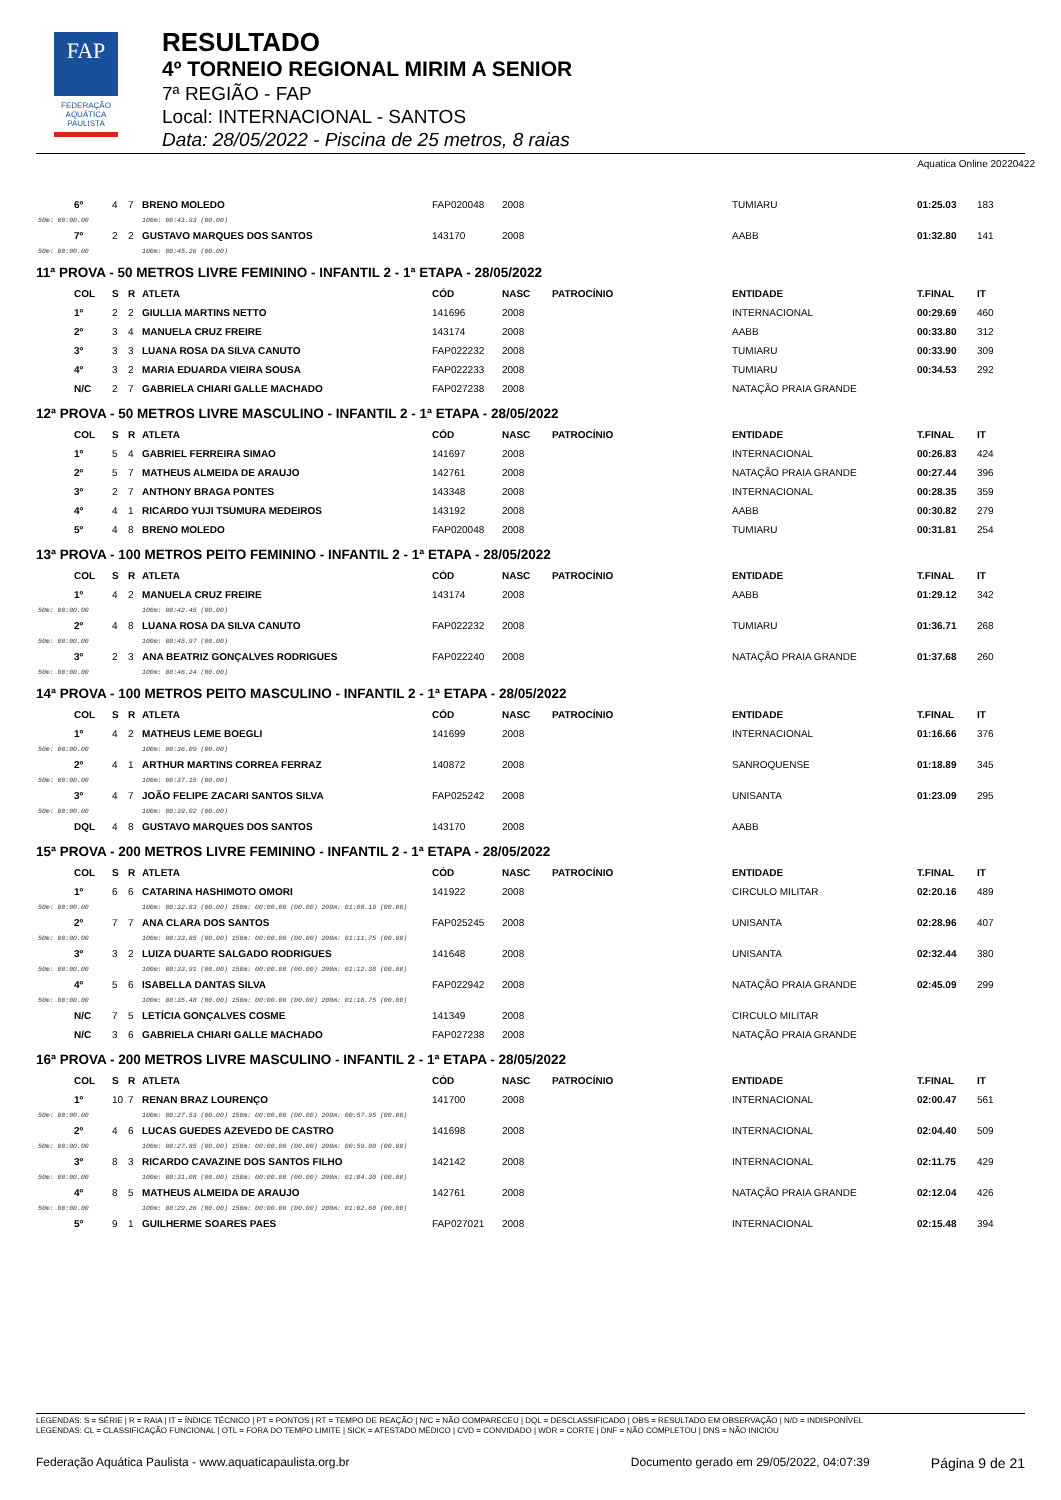FAP
FEDERAÇÃO
AQUÁTICA
PAULISTA
RESULTADO
4º TORNEIO REGIONAL MIRIM A SENIOR
7ª REGIÃO - FAP
Local: INTERNACIONAL - SANTOS
Data: 28/05/2022 - Piscina de 25 metros, 8 raias
Aquatica Online 20220422
| | 6º | 4 | 7 | BRENO MOLEDO | FAP020048 | 2008 | | TUMIARU | 01:25.03 | 183 |
| 50m: 00:00.00 | | | | 100m: 00:41.93 (00.00) | | | | | | |
| | 7º | 2 | 2 | GUSTAVO MARQUES DOS SANTOS | 143170 | 2008 | | AABB | 01:32.80 | 141 |
| 50m: 00:00.00 | | | | 100m: 00:45.26 (00.00) | | | | | | |
11ª PROVA - 50 METROS LIVRE FEMININO - INFANTIL 2 - 1ª ETAPA - 28/05/2022
| | COL | S | R | ATLETA | CÓD | NASC | PATROCÍNIO | ENTIDADE | T.FINAL | IT |
| --- | --- | --- | --- | --- | --- | --- | --- | --- | --- | --- |
| | 1º | 2 | 2 | GIULLIA MARTINS NETTO | 141696 | 2008 | | INTERNACIONAL | 00:29.69 | 460 |
| | 2º | 3 | 4 | MANUELA CRUZ FREIRE | 143174 | 2008 | | AABB | 00:33.80 | 312 |
| | 3º | 3 | 3 | LUANA ROSA DA SILVA CANUTO | FAP022232 | 2008 | | TUMIARU | 00:33.90 | 309 |
| | 4º | 3 | 2 | MARIA EDUARDA VIEIRA SOUSA | FAP022233 | 2008 | | TUMIARU | 00:34.53 | 292 |
| | N/C | 2 | 7 | GABRIELA CHIARI GALLE MACHADO | FAP027238 | 2008 | | NATAÇÃO PRAIA GRANDE | | |
12ª PROVA - 50 METROS LIVRE MASCULINO - INFANTIL 2 - 1ª ETAPA - 28/05/2022
| | COL | S | R | ATLETA | CÓD | NASC | PATROCÍNIO | ENTIDADE | T.FINAL | IT |
| --- | --- | --- | --- | --- | --- | --- | --- | --- | --- | --- |
| | 1º | 5 | 4 | GABRIEL FERREIRA SIMAO | 141697 | 2008 | | INTERNACIONAL | 00:26.83 | 424 |
| | 2º | 5 | 7 | MATHEUS ALMEIDA DE ARAUJO | 142761 | 2008 | | NATAÇÃO PRAIA GRANDE | 00:27.44 | 396 |
| | 3º | 2 | 7 | ANTHONY BRAGA PONTES | 143348 | 2008 | | INTERNACIONAL | 00:28.35 | 359 |
| | 4º | 4 | 1 | RICARDO YUJI TSUMURA MEDEIROS | 143192 | 2008 | | AABB | 00:30.82 | 279 |
| | 5º | 4 | 8 | BRENO MOLEDO | FAP020048 | 2008 | | TUMIARU | 00:31.81 | 254 |
13ª PROVA - 100 METROS PEITO FEMININO - INFANTIL 2 - 1ª ETAPA - 28/05/2022
| | COL | S | R | ATLETA | CÓD | NASC | PATROCÍNIO | ENTIDADE | T.FINAL | IT |
| --- | --- | --- | --- | --- | --- | --- | --- | --- | --- | --- |
| | 1º | 4 | 2 | MANUELA CRUZ FREIRE | 143174 | 2008 | | AABB | 01:29.12 | 342 |
| 50m: 00:00.00 | | | | 100m: 00:42.45 (00.00) | | | | | | |
| | 2º | 4 | 8 | LUANA ROSA DA SILVA CANUTO | FAP022232 | 2008 | | TUMIARU | 01:36.71 | 268 |
| 50m: 00:00.00 | | | | 100m: 00:45.97 (00.00) | | | | | | |
| | 3º | 2 | 3 | ANA BEATRIZ GONÇALVES RODRIGUES | FAP022240 | 2008 | | NATAÇÃO PRAIA GRANDE | 01:37.68 | 260 |
| 50m: 00:00.00 | | | | 100m: 00:46.24 (00.00) | | | | | | |
14ª PROVA - 100 METROS PEITO MASCULINO - INFANTIL 2 - 1ª ETAPA - 28/05/2022
| | COL | S | R | ATLETA | CÓD | NASC | PATROCÍNIO | ENTIDADE | T.FINAL | IT |
| --- | --- | --- | --- | --- | --- | --- | --- | --- | --- | --- |
| | 1º | 4 | 2 | MATHEUS LEME BOEGLI | 141699 | 2008 | | INTERNACIONAL | 01:16.66 | 376 |
| 50m: 00:00.00 | | | | 100m: 00:36.09 (00.00) | | | | | | |
| | 2º | 4 | 1 | ARTHUR MARTINS CORREA FERRAZ | 140872 | 2008 | | SANROQUENSE | 01:18.89 | 345 |
| 50m: 00:00.00 | | | | 100m: 00:37.15 (00.00) | | | | | | |
| | 3º | 4 | 7 | JOÃO FELIPE ZACARI SANTOS SILVA | FAP025242 | 2008 | | UNISANTA | 01:23.09 | 295 |
| 50m: 00:00.00 | | | | 100m: 00:39.02 (00.00) | | | | | | |
| | DQL | 4 | 8 | GUSTAVO MARQUES DOS SANTOS | 143170 | 2008 | | AABB | | |
15ª PROVA - 200 METROS LIVRE FEMININO - INFANTIL 2 - 1ª ETAPA - 28/05/2022
| | COL | S | R | ATLETA | CÓD | NASC | PATROCÍNIO | ENTIDADE | T.FINAL | IT |
| --- | --- | --- | --- | --- | --- | --- | --- | --- | --- | --- |
| | 1º | 6 | 6 | CATARINA HASHIMOTO OMORI | 141922 | 2008 | | CIRCULO MILITAR | 02:20.16 | 489 |
| 50m: 00:00.00 | | | | 100m: 00:32.83 (00.00) 150m: 00:00.00 (00.00) 200m: 01:08.19 (00.00) | | | | | | |
| | 2º | 7 | 7 | ANA CLARA DOS SANTOS | FAP025245 | 2008 | | UNISANTA | 02:28.96 | 407 |
| 50m: 00:00.00 | | | | 100m: 00:33.85 (00.00) 150m: 00:00.00 (00.00) 200m: 01:11.75 (00.00) | | | | | | |
| | 3º | 3 | 2 | LUIZA DUARTE SALGADO RODRIGUES | 141648 | 2008 | | UNISANTA | 02:32.44 | 380 |
| 50m: 00:00.00 | | | | 100m: 00:33.91 (00.00) 150m: 00:00.00 (00.00) 200m: 01:12.38 (00.00) | | | | | | |
| | 4º | 5 | 6 | ISABELLA DANTAS SILVA | FAP022942 | 2008 | | NATAÇÃO PRAIA GRANDE | 02:45.09 | 299 |
| 50m: 00:00.00 | | | | 100m: 00:35.48 (00.00) 150m: 00:00.00 (00.00) 200m: 01:18.75 (00.00) | | | | | | |
| | N/C | 7 | 5 | LETÍCIA GONÇALVES COSME | 141349 | 2008 | | CIRCULO MILITAR | | |
| | N/C | 3 | 6 | GABRIELA CHIARI GALLE MACHADO | FAP027238 | 2008 | | NATAÇÃO PRAIA GRANDE | | |
16ª PROVA - 200 METROS LIVRE MASCULINO - INFANTIL 2 - 1ª ETAPA - 28/05/2022
| | COL | S | R | ATLETA | CÓD | NASC | PATROCÍNIO | ENTIDADE | T.FINAL | IT |
| --- | --- | --- | --- | --- | --- | --- | --- | --- | --- | --- |
| | 1º | 10 | 7 | RENAN BRAZ LOURENÇO | 141700 | 2008 | | INTERNACIONAL | 02:00.47 | 561 |
| 50m: 00:00.00 | | | | 100m: 00:27.53 (00.00) 150m: 00:00.00 (00.00) 200m: 00:57.95 (00.00) | | | | | | |
| | 2º | 4 | 6 | LUCAS GUEDES AZEVEDO DE CASTRO | 141698 | 2008 | | INTERNACIONAL | 02:04.40 | 509 |
| 50m: 00:00.00 | | | | 100m: 00:27.85 (00.00) 150m: 00:00.00 (00.00) 200m: 00:59.00 (00.00) | | | | | | |
| | 3º | 8 | 3 | RICARDO CAVAZINE DOS SANTOS FILHO | 142142 | 2008 | | INTERNACIONAL | 02:11.75 | 429 |
| 50m: 00:00.00 | | | | 100m: 00:31.08 (00.00) 150m: 00:00.00 (00.00) 200m: 01:04.30 (00.00) | | | | | | |
| | 4º | 8 | 5 | MATHEUS ALMEIDA DE ARAUJO | 142761 | 2008 | | NATAÇÃO PRAIA GRANDE | 02:12.04 | 426 |
| 50m: 00:00.00 | | | | 100m: 00:29.26 (00.00) 150m: 00:00.00 (00.00) 200m: 01:02.60 (00.00) | | | | | | |
| | 5º | 9 | 1 | GUILHERME SOARES PAES | FAP027021 | 2008 | | INTERNACIONAL | 02:15.48 | 394 |
LEGENDAS: S = SÉRIE | R = RAIA | IT = ÍNDICE TÉCNICO | PT = PONTOS | RT = TEMPO DE REAÇÃO | N/C = NÃO COMPARECEU | DQL = DESCLASSIFICADO | OBS = RESULTADO EM OBSERVAÇÃO | N/D = INDISPONÍVEL
LEGENDAS: CL = CLASSIFICAÇÃO FUNCIONAL | OTL = FORA DO TEMPO LIMITE | SICK = ATESTADO MÉDICO | CVD = CONVIDADO | WDR = CORTE | DNF = NÃO COMPLETOU | DNS = NÃO INICIOU
Federação Aquática Paulista - www.aquaticapaulista.org.br Documento gerado em 29/05/2022, 04:07:39 Página 9 de 21